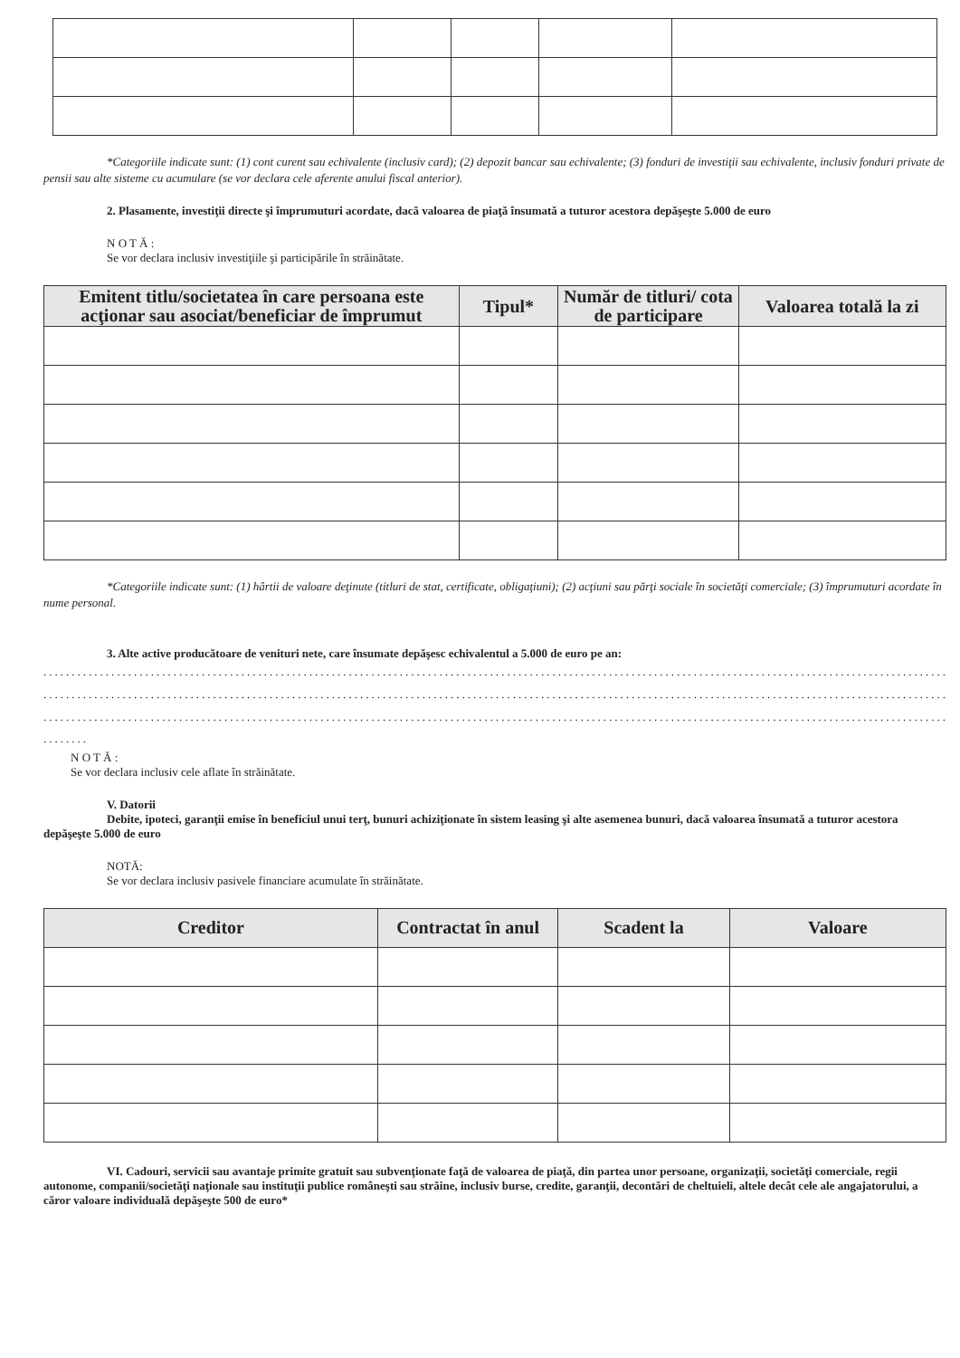*Categoriile indicate sunt: (1) cont curent sau echivalente (inclusiv card); (2) depozit bancar sau echivalente; (3) fonduri de investiţii sau echivalente, inclusiv fonduri private de pensii sau alte sisteme cu acumulare (se vor declara cele aferente anului fiscal anterior).
2. Plasamente, investiţii directe şi împrumuturi acordate, dacă valoarea de piaţă însumată a tuturor acestora depăşeşte 5.000 de euro
N O T Ă :
Se vor declara inclusiv investiţiile şi participările în străinătate.
| Emitent titlu/societatea în care persoana este acţionar sau asociat/beneficiar de împrumut | Tipul* | Număr de titluri/ cota de participare | Valoarea totală la zi |
| --- | --- | --- | --- |
*Categoriile indicate sunt: (1) hârtii de valoare deţinute (titluri de stat, certificate, obligaţiuni); (2) acţiuni sau părţi sociale în societăţi comerciale; (3) împrumuturi acordate în nume personal.
3. Alte active producătoare de venituri nete, care însumate depăşesc echivalentul a 5.000 de euro pe an:
........................................................................................................................................................................................
........................................................................................................................................................................................
........................................................................................................................................................................................
........
N O T Ă :
Se vor declara inclusiv cele aflate în străinătate.
V. Datorii
Debite, ipoteci, garanţii emise în beneficiul unui terţ, bunuri achiziţionate în sistem leasing şi alte asemenea bunuri, dacă valoarea însumată a tuturor acestora depăşeşte 5.000 de euro
NOTĂ:
Se vor declara inclusiv pasivele financiare acumulate în străinătate.
| Creditor | Contractat în anul | Scadent la | Valoare |
| --- | --- | --- | --- |
VI. Cadouri, servicii sau avantaje primite gratuit sau subvenţionate faţă de valoarea de piaţă, din partea unor persoane, organizaţii, societăţi comerciale, regii autonome, companii/societăţi naţionale sau instituţii publice româneşti sau străine, inclusiv burse, credite, garanţii, decontări de cheltuieli, altele decât cele ale angajatorului, a căror valoare individuală depăşeşte 500 de euro*